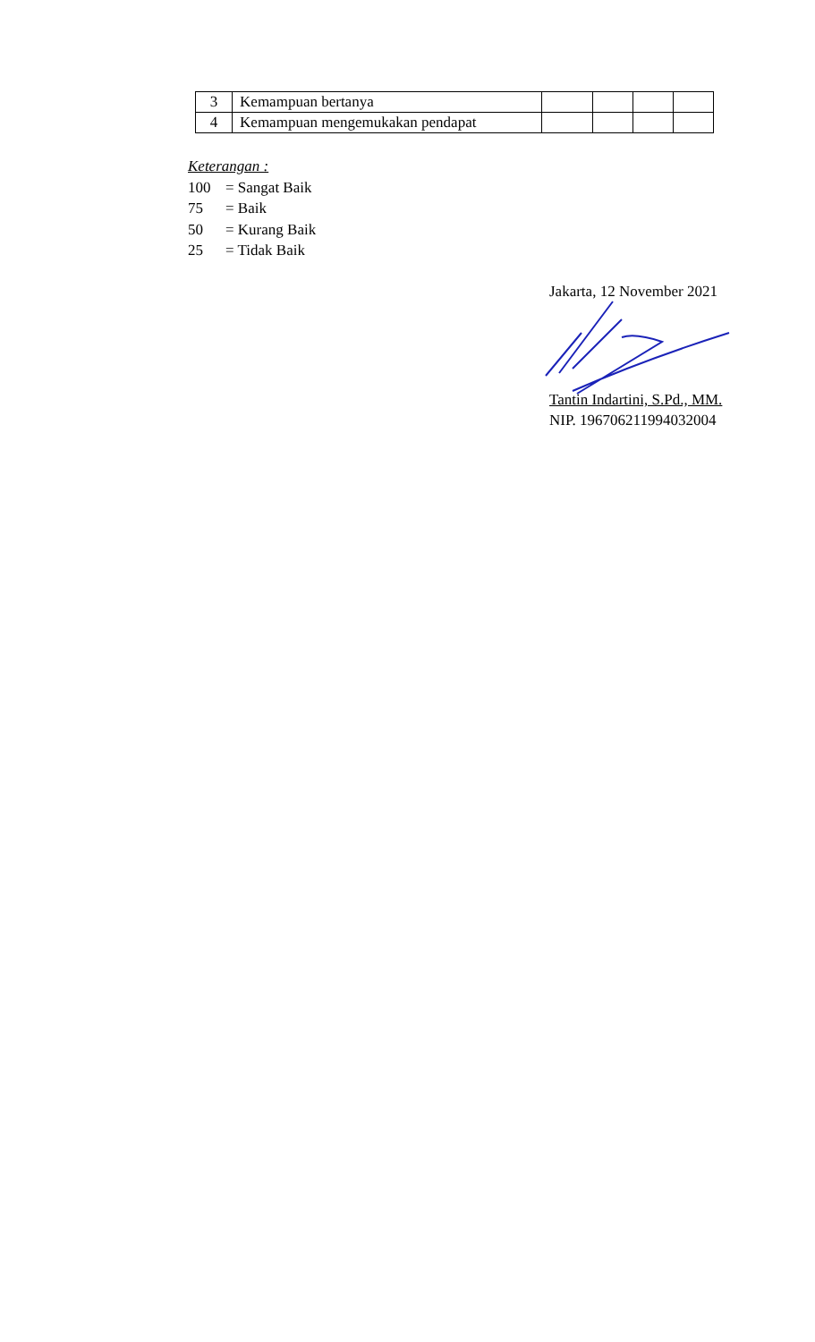| 3 | Kemampuan bertanya | | | | |
| 4 | Kemampuan mengemukakan pendapat | | | | |
Keterangan :
100 = Sangat Baik
75 = Baik
50 = Kurang Baik
25 = Tidak Baik
Jakarta, 12 November 2021
Tantin Indartini, S.Pd., MM.
NIP. 196706211994032004